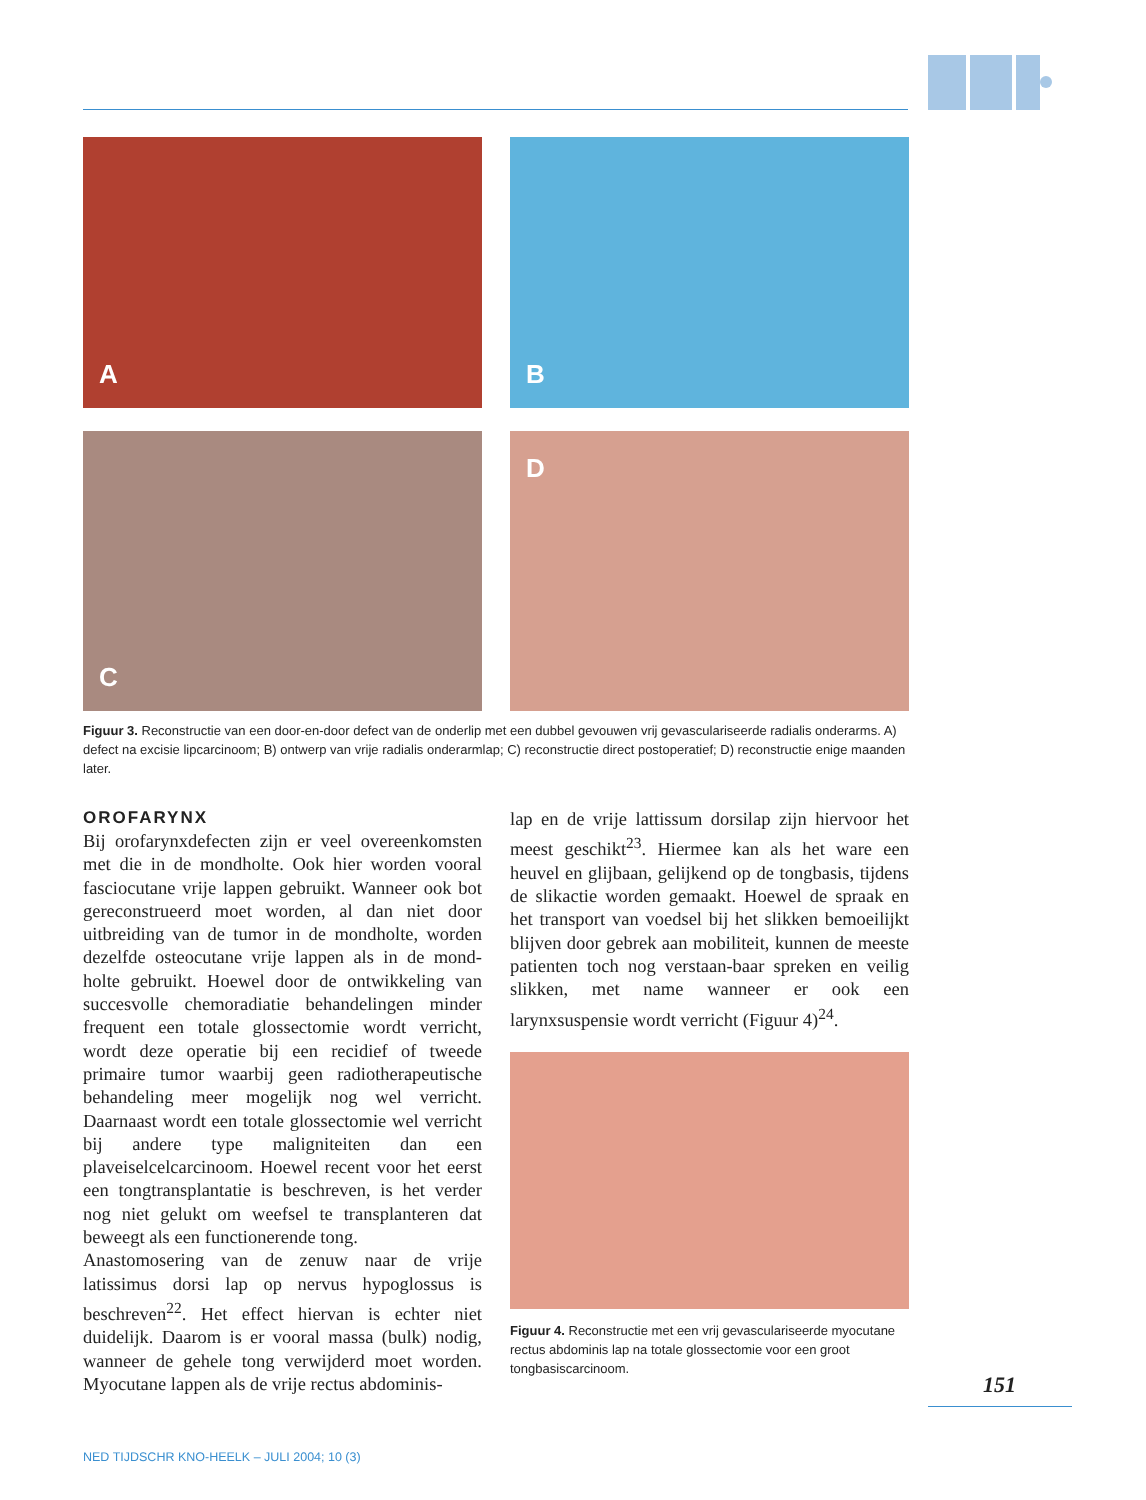A
B
C
D
Figuur 3. Reconstructie van een door-en-door defect van de onderlip met een dubbel gevouwen vrij gevasculariseerde radialis onderarms. A) defect na excisie lipcarcinoom; B) ontwerp van vrije radialis onderarmlap; C) reconstructie direct postoperatief; D) reconstructie enige maanden later.
OROFARYNX
Bij orofarynxdefecten zijn er veel overeenkomsten met die in de mondholte. Ook hier worden vooral fasciocutane vrije lappen gebruikt. Wanneer ook bot gereconstrueerd moet worden, al dan niet door uitbreiding van de tumor in de mondholte, worden dezelfde osteocutane vrije lappen als in de mond-holte gebruikt. Hoewel door de ontwikkeling van succesvolle chemoradiatie behandelingen minder frequent een totale glossectomie wordt verricht, wordt deze operatie bij een recidief of tweede primaire tumor waarbij geen radiotherapeutische behandeling meer mogelijk nog wel verricht. Daarnaast wordt een totale glossectomie wel verricht bij andere type maligniteiten dan een plaveiselcelcarcinoom. Hoewel recent voor het eerst een tongtransplantatie is beschreven, is het verder nog niet gelukt om weefsel te transplanteren dat beweegt als een functionerende tong.
Anastomosering van de zenuw naar de vrije latissimus dorsi lap op nervus hypoglossus is beschreven<sup>22</sup>. Het effect hiervan is echter niet duidelijk. Daarom is er vooral massa (bulk) nodig, wanneer de gehele tong verwijderd moet worden. Myocutane lappen als de vrije rectus abdominis-
lap en de vrije lattissum dorsilap zijn hiervoor het meest geschikt<sup>23</sup>. Hiermee kan als het ware een heuvel en glijbaan, gelijkend op de tongbasis, tijdens de slikactie worden gemaakt. Hoewel de spraak en het transport van voedsel bij het slikken bemoeilijkt blijven door gebrek aan mobiliteit, kunnen de meeste patienten toch nog verstaan-baar spreken en veilig slikken, met name wanneer er ook een larynxsuspensie wordt verricht (Figuur 4)<sup>24</sup>.
Figuur 4. Reconstructie met een vrij gevasculariseerde myocutane rectus abdominis lap na totale glossectomie voor een groot tongbasiscarcinoom.
151
NED TIJDSCHR KNO-HEELK – JULI 2004; 10 (3)